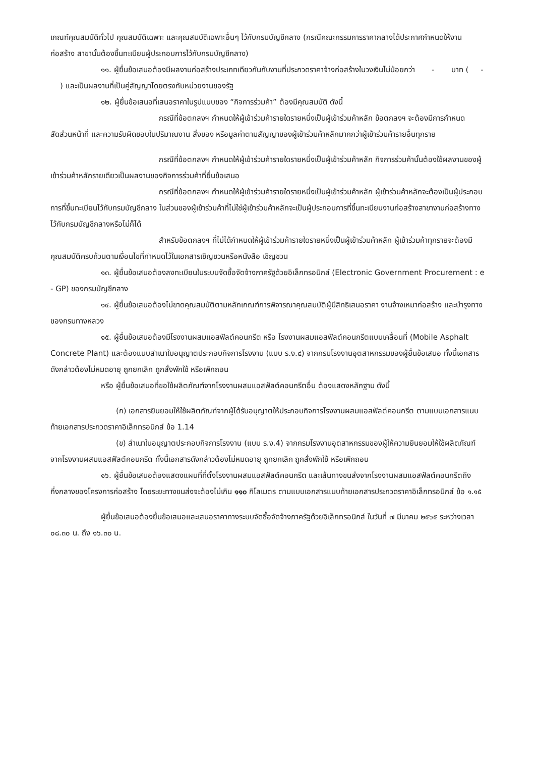เกณฑ์คุณสมบัติทั่วไป คุณสมบัติเฉพาะ และคุณสมบัติเฉพาะอื่นๆ ไว้กับกรมบัญชีกลาง (กรณีคณะกรรมการราคากลางได้ประกาศกำหนดให้งานก่อสร้าง สาขานั้นต้องขึ้นทะเบียนผู้ประกอบการไว้กับกรมบัญชีกลาง)
๑๑. ผู้ยื่นข้อเสนอต้องมีผลงานก่อสร้างประเภทเดียวกันกับงานที่ประกวดราคาจ้างก่อสร้างในวงเงินไม่น้อยกว่า - บาท ( - ) และเป็นผลงานที่เป็นคู่สัญญาโดยตรงกับหน่วยงานของรัฐ
๑๒. ผู้ยื่นข้อเสนอที่เสนอราคาในรูปแบบของ “กิจการร่วมค้า” ต้องมีคุณสมบัติ ดังนี้
กรณีที่ข้อตกลงฯ กำหนดให้ผู้เข้าร่วมค้ารายใดรายหนึ่งเป็นผู้เข้าร่วมค้าหลัก ข้อตกลงฯ จะต้องมีการกำหนดสัดส่วนหน้าที่ และความรับผิดชอบในปริมาณงาน สิ่งของ หรือมูลค่าตามสัญญาของผู้เข้าร่วมค้าหลักมากกว่าผู้เข้าร่วมค้ารายอื่นทุกราย
กรณีที่ข้อตกลงฯ กำหนดให้ผู้เข้าร่วมค้ารายใดรายหนึ่งเป็นผู้เข้าร่วมค้าหลัก กิจการร่วมค้านั้นต้องใช้ผลงานของผู้เข้าร่วมค้าหลักรายเดียวเป็นผลงานของกิจการร่วมค้าที่ยื่นข้อเสนอ
กรณีที่ข้อตกลงฯ กำหนดให้ผู้เข้าร่วมค้ารายใดรายหนึ่งเป็นผู้เข้าร่วมค้าหลัก ผู้เข้าร่วมค้าหลักจะต้องเป็นผู้ประกอบการที่ขึ้นทะเบียนไว้กับกรมบัญชีกลาง ในส่วนของผู้เข้าร่วมค้าที่ไม่ใช่ผู้เข้าร่วมค้าหลักจะเป็นผู้ประกอบการที่ขึ้นทะเบียนงานก่อสร้างสาขางานก่อสร้างทางไว้กับกรมบัญชีกลางหรือไม่ก็ได้
สำหรับข้อตกลงฯ ที่ไม่ได้กำหนดให้ผู้เข้าร่วมค้ารายใดรายหนึ่งเป็นผู้เข้าร่วมค้าหลัก ผู้เข้าร่วมค้าทุกรายจะต้องมีคุณสมบัติครบถ้วนตามเงื่อนไขที่กำหนดไว้ในเอกสารเชิญชวนหรือหนังสือ เชิญชวน
๑๓. ผู้ยื่นข้อเสนอต้องลงทะเบียนในระบบจัดซื้อจัดจ้างภาครัฐด้วยอิเล็กทรอนิกส์ (Electronic Government Procurement : e - GP) ของกรมบัญชีกลาง
๑๔. ผู้ยื่นข้อเสนอต้องไม่ขาดคุณสมบัติตามหลักเกณฑ์การพิจารณาคุณสมบัติผู้มีสิทธิเสนอราคา งานจ้างเหมาก่อสร้าง และบำรุงทางของกรมทางหลวง
๑๕. ผู้ยื่นข้อเสนอต้องมีโรงงานผสมแอสฟัลต์คอนกรีต หรือ โรงงานผสมแอสฟัลต์คอนกรีตแบบเคลื่อนที่ (Mobile Asphalt Concrete Plant) และต้องแนบสำเนาใบอนุญาตประกอบกิจการโรงงาน (แบบ ร.ง.๔) จากกรมโรงงานอุตสาหกรรมของผู้ยื่นข้อเสนอ ทั้งนี้เอกสารดังกล่าวต้องไม่หมดอายุ ถูกยกเลิก ถูกสั่งพักใช้ หรือเพิกถอน
หรือ ผู้ยื่นข้อเสนอที่ขอใช้ผลิตภัณฑ์จากโรงงานผสมแอสฟัลต์คอนกรีตอื่น ต้องแสดงหลักฐาน ดังนี้
(ก) เอกสารยินยอมให้ใช้ผลิตภัณฑ์จากผู้ได้รับอนุญาตให้ประกอบกิจการโรงงานผสมแอสฟัลต์คอนกรีต ตามแบบเอกสารแนบท้ายเอกสารประกวดราคาอิเล็กทรอนิกส์ ข้อ 1.14
(ข) สำเนาใบอนุญาตประกอบกิจการโรงงาน (แบบ ร.ง.4) จากกรมโรงงานอุตสาหกรรมของผู้ให้ความยินยอมให้ใช้ผลิตภัณฑ์จากโรงงานผสมแอสฟัลต์คอนกรีต ทั้งนี้เอกสารดังกล่าวต้องไม่หมดอายุ ถูกยกเลิก ถูกสั่งพักใช้ หรือเพิกถอน
๑๖. ผู้ยื่นข้อเสนอต้องแสดงแผนที่ที่ตั้งโรงงานผสมแอสฟัลต์คอนกรีต และเส้นทางขนส่งจากโรงงานผสมแอสฟัลต์คอนกรีตถึงกึ่งกลางของโครงการก่อสร้าง โดยระยะทางขนส่งจะต้องไม่เกิน ๑๑๐ กิโลเมตร ตามแบบเอกสารแนบท้ายเอกสารประกวดราคาอิเล็กทรอนิกส์ ข้อ ๑.๑๕
ผู้ยื่นข้อเสนอต้องยื่นข้อเสนอและเสนอราคาทางระบบจัดซื้อจัดจ้างภาครัฐด้วยอิเล็กทรอนิกส์ ในวันที่ ๗ มีนาคม ๒๕๖๕ ระหว่างเวลา ๐๘.๓๐ น. ถึง ๑๖.๓๐ น.